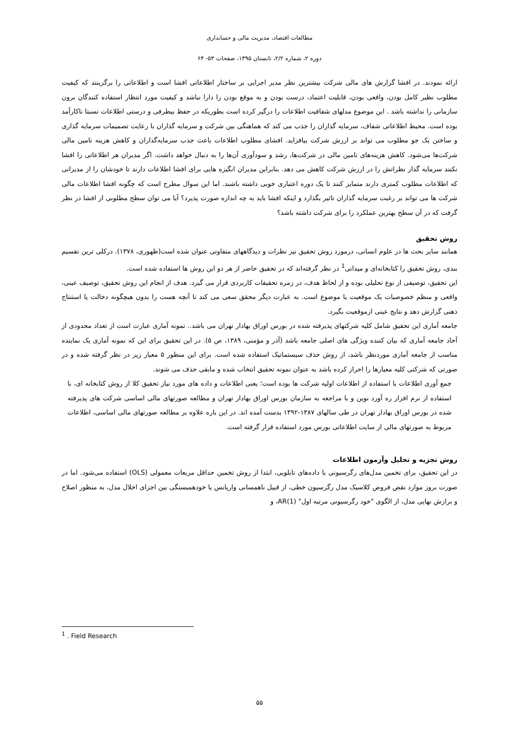مطالعات اقتصاد، مدیریت مالی و حسابداری
دوره ۲، شماره ۲/۲، تابستان ۱۳۹۵، صفحات ۵۳- ۶۴
ارائه نمودند. در افشا گزارش های مالی شرکت بیشترین نظر مدیر اجرایی بر ساختار اطلاعاتی افشا است و اطلاعاتی را برگزینند که کیفیت مطلوب نظیر کامل بودن، واقعی بودن، قابلیت اعتماد، درست بودن و به موقع بودن را دارا نباشد و کیفیت مورد انتظار استفاده کنندگان برون سازمانی را نداشته باشد . این موضوع مدلهای شفافیت اطلاعات را درگیر کرده است بطوریکه در حفظ بیطرفی و درستی اطلاعات نسبتا ناکارآمد بوده است. محیط اطلاعاتی شفاف، سرمایه گذاران را جذب می کند که هماهنگی بین شرکت و سرمایه گذاران با رعایت تصمیمات سرمایه گذاری و ساختن یک جو مطلوب می تواند بر ارزش شرکت بیافزاید. افشای مطلوب اطلاعات باعث جذب سرمایه‌گذاران و کاهش هزینه تامین مالی شرکت‌ها می‌شود. کاهش هزینه‌های تامین مالی در شرکت‌ها، رشد و سودآوری آن‌ها را به دنبال خواهد داشت. اگر مدیران هر اطلاعاتی را افشا نکنند سرمایه گذار نظراتش را در ارزش شرکت کاهش می دهد. بنابراین مدیران انگیزه هایی برای افشا اطلاعات دارند تا خودشان را از مدیرانی که اطلاعات مطلوب کمتری دارند متمایز کنند تا یک دوره اعتباری خوبی داشته باشند. اما این سوال مطرح است که چگونه افشا اطلاعات مالی شرکت ها می تواند بر رغبت سرمایه گذاران تاثیر بگذارد و اینکه افشا باید به چه اندازه صورت پذیرد؟ آیا می توان سطح مطلوبی از افشا در نظر گرفت که در آن سطح بهترین عملکرد را برای شرکت داشته باشد؟
روش تحقیق
همانند سایر بحث ها در علوم انسانی، درمورد روش تحقیق نیز نظرات و دیدگاههای متفاوتی عنوان شده است(ظهوری، ۱۳۷۸). درکلی ترین تقسیم بندی، روش تحقیق را کتابخانه‌ای و میدانی<sup>1</sup> در نظر گرفته‌اند که در تحقیق حاضر از هر دو این روش ها استفاده شده است.
این تحقیق، توصیفی از نوع تحلیلی بوده و از لحاظ هدف، در زمره تحقیقات کاربردی قرار می گیرد. هدف از انجام این روش تحقیق، توصیف عینی، واقعی و منظم خصوصیات یک موقعیت یا موضوع است. به عبارت دیگر محقق سعی می کند تا آنچه هست را بدون هیچگونه دخالت یا استنتاج ذهنی گزارش دهد و نتایج عینی ازموقعیت بگیرد.
جامعه آماری این تحقیق شامل کلیه شرکتهای پذیرفته شده در بورس اوراق بهادار تهران می باشد.. نمونه آماری عبارت است از تعداد محدودی از آحاد جامعه آماری که بیان کننده ویژگی های اصلی جامعه باشد (آذر و مؤمنی، ۱۳۸۹، ص ۵). در این تحقیق برای این که نمونه آماری یک نماینده مناسب از جامعه آماری موردنظر باشد، از روش حذف سیستماتیک استفاده شده است. برای این منظور ۵ معیار زیر در نظر گرفته شده و در صورتی که شرکتی کلیه معیارها را احراز کرده باشد به عنوان نمونه تحقیق انتخاب شده و مابقی حذف می شوند.
جمع آوری اطلاعات با استفاده از اطلاعات اولیه شرکت ها بوده است؛ یعنی اطلاعات و داده های مورد نیاز تحقیق کلا از روش کتابخانه ای، با استفاده از نرم افزار ره آورد نوین و با مراجعه به سازمان بورس اوراق بهادار تهران و مطالعه صورتهای مالی اساسی شرکت های پذیرفته شده در بورس اوراق بهادار تهران در طی سالهای ۱۳۸۷-۱۳۹۲ بدست آمده اند. در این باره علاوه بر مطالعه صورتهای مالی اساسی، اطلاعات مربوط به صورتهای مالی از سایت اطلاعاتی بورس مورد استفاده قرار گرفته است.
روش تجزیه و تحلیل وآزمون اطلاعات
در این تحقیق، برای تخمین مدل‌های رگرسیونی با داده‌های تابلویی، ابتدا از روش تخمین حداقل مربعات معمولی (OLS) استفاده می‌شود. اما در صورت بروز موارد نقض فروض کلاسیک مدل رگرسیون خطی، از قبیل ناهمسانی واریانس یا خودهمبستگی بین اجزای اخلال مدل، به منظور اصلاح و برازش نهایی مدل، از الگوی "خود رگرسیونی مرتبه اول" AR(1)، و
<sup>1</sup> . Field Research
۵۵